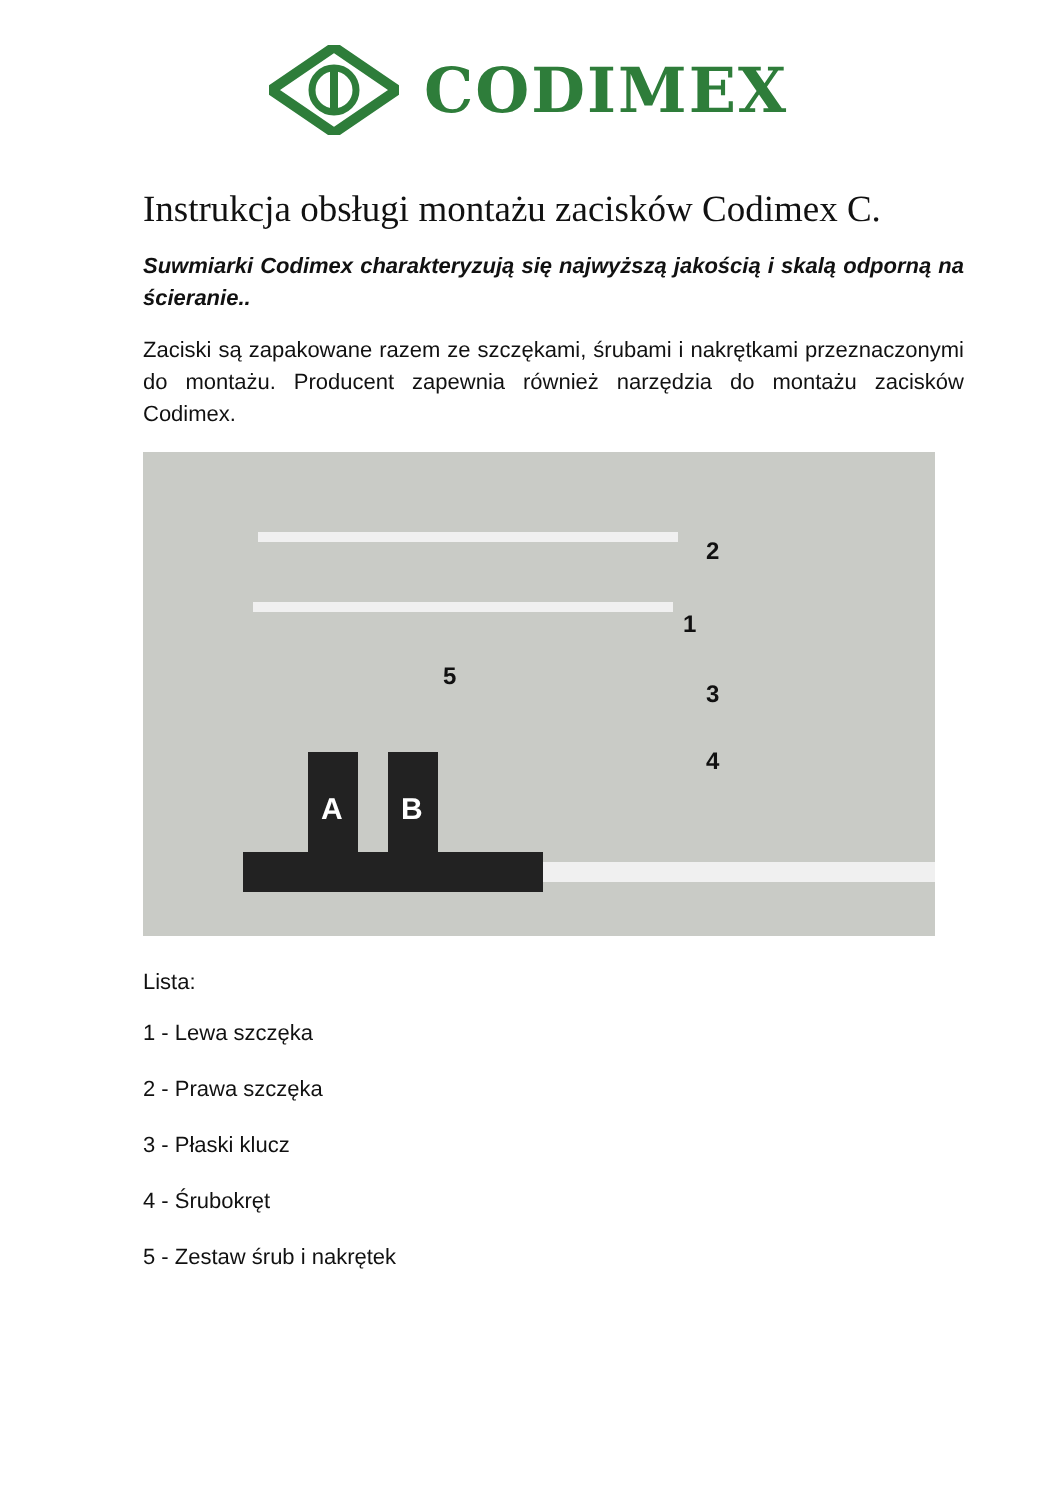CODIMEX
Instrukcja obsługi montażu zacisków Codimex C.
Suwmiarki Codimex charakteryzują się najwyższą jakością i skalą odporną na ścieranie..
Zaciski są zapakowane razem ze szczękami, śrubami i nakrętkami przeznaczonymi do montażu. Producent zapewnia również narzędzia do montażu zacisków Codimex.
2
1
5
3
4
A B
Lista:
1 - Lewa szczęka
2 - Prawa szczęka
3 - Płaski klucz
4 - Śrubokręt
5 - Zestaw śrub i nakrętek